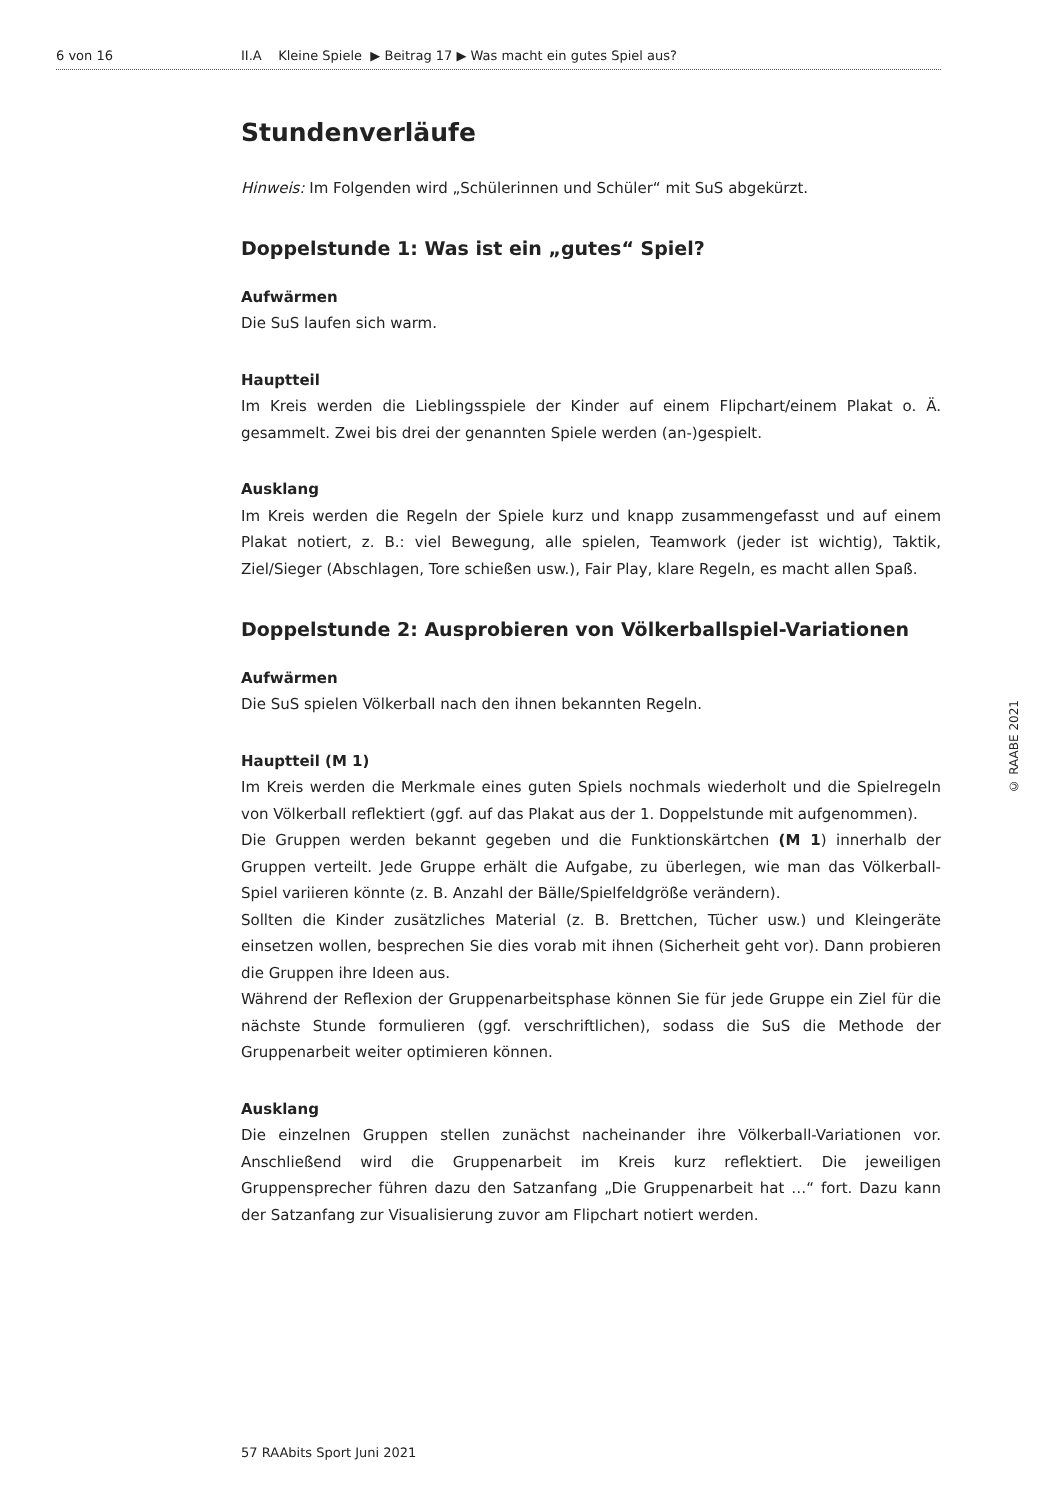6 von 16 II.A Kleine Spiele ▶ Beitrag 17 ▶ Was macht ein gutes Spiel aus?
Stundenverläufe
Hinweis: Im Folgenden wird „Schülerinnen und Schüler“ mit SuS abgekürzt.
Doppelstunde 1: Was ist ein „gutes“ Spiel?
Aufwärmen
Die SuS laufen sich warm.
Hauptteil
Im Kreis werden die Lieblingsspiele der Kinder auf einem Flipchart/einem Plakat o. Ä. gesammelt. Zwei bis drei der genannten Spiele werden (an-)gespielt.
Ausklang
Im Kreis werden die Regeln der Spiele kurz und knapp zusammengefasst und auf einem Plakat notiert, z. B.: viel Bewegung, alle spielen, Teamwork (jeder ist wichtig), Taktik, Ziel/Sieger (Abschlagen, Tore schießen usw.), Fair Play, klare Regeln, es macht allen Spaß.
Doppelstunde 2: Ausprobieren von Völkerballspiel-Variationen
Aufwärmen
Die SuS spielen Völkerball nach den ihnen bekannten Regeln.
Hauptteil (M 1)
Im Kreis werden die Merkmale eines guten Spiels nochmals wiederholt und die Spielregeln von Völkerball reflektiert (ggf. auf das Plakat aus der 1. Doppelstunde mit aufgenommen).
Die Gruppen werden bekannt gegeben und die Funktionskärtchen (M 1) innerhalb der Gruppen verteilt. Jede Gruppe erhält die Aufgabe, zu überlegen, wie man das Völkerball-Spiel variieren könnte (z. B. Anzahl der Bälle/Spielfeldgröße verändern).
Sollten die Kinder zusätzliches Material (z. B. Brettchen, Tücher usw.) und Kleingeräte einsetzen wollen, besprechen Sie dies vorab mit ihnen (Sicherheit geht vor). Dann probieren die Gruppen ihre Ideen aus.
Während der Reflexion der Gruppenarbeitsphase können Sie für jede Gruppe ein Ziel für die nächste Stunde formulieren (ggf. verschriftlichen), sodass die SuS die Methode der Gruppenarbeit weiter optimieren können.
Ausklang
Die einzelnen Gruppen stellen zunächst nacheinander ihre Völkerball-Variationen vor. Anschließend wird die Gruppenarbeit im Kreis kurz reflektiert. Die jeweiligen Gruppensprecher führen dazu den Satzanfang „Die Gruppenarbeit hat …“ fort. Dazu kann der Satzanfang zur Visualisierung zuvor am Flipchart notiert werden.
© RAABE 2021
57 RAAbits Sport Juni 2021